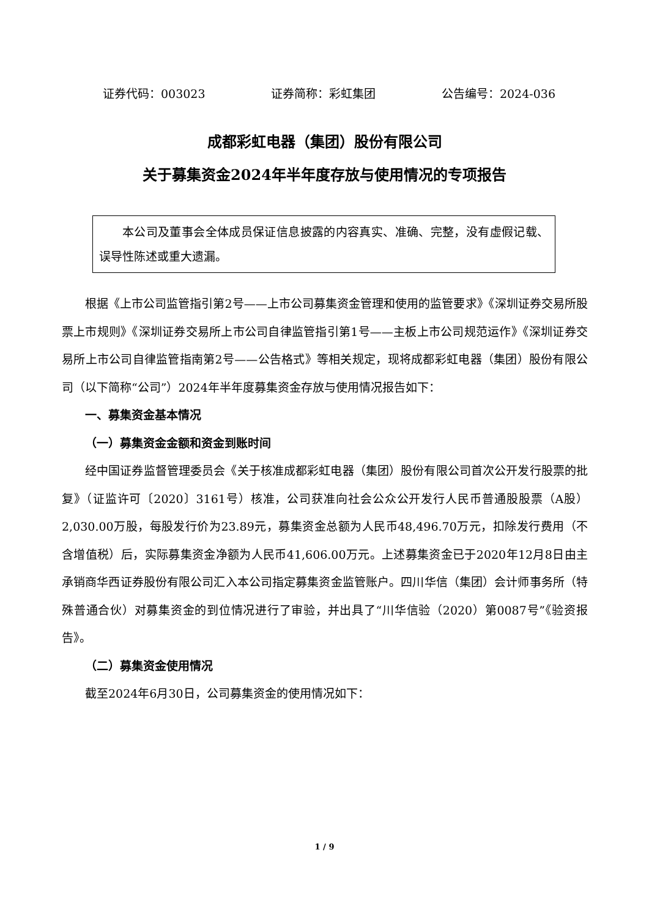证券代码：003023 证券简称：彩虹集团 公告编号：2024-036
成都彩虹电器（集团）股份有限公司
关于募集资金2024年半年度存放与使用情况的专项报告
本公司及董事会全体成员保证信息披露的内容真实、准确、完整，没有虚假记载、误导性陈述或重大遗漏。
根据《上市公司监管指引第2号——上市公司募集资金管理和使用的监管要求》《深圳证券交易所股票上市规则》《深圳证券交易所上市公司自律监管指引第1号——主板上市公司规范运作》《深圳证券交易所上市公司自律监管指南第2号——公告格式》等相关规定，现将成都彩虹电器（集团）股份有限公司（以下简称“公司”）2024年半年度募集资金存放与使用情况报告如下：
一、募集资金基本情况
（一）募集资金金额和资金到账时间
经中国证券监督管理委员会《关于核准成都彩虹电器（集团）股份有限公司首次公开发行股票的批复》（证监许可〔2020〕3161号）核准，公司获准向社会公众公开发行人民币普通股股票（A股）2,030.00万股，每股发行价为23.89元，募集资金总额为人民币48,496.70万元，扣除发行费用（不含增值税）后，实际募集资金净额为人民币41,606.00万元。上述募集资金已于2020年12月8日由主承销商华西证券股份有限公司汇入本公司指定募集资金监管账户。四川华信（集团）会计师事务所（特殊普通合伙）对募集资金的到位情况进行了审验，并出具了“川华信验（2020）第0087号”《验资报告》。
（二）募集资金使用情况
截至2024年6月30日，公司募集资金的使用情况如下：
1 / 9